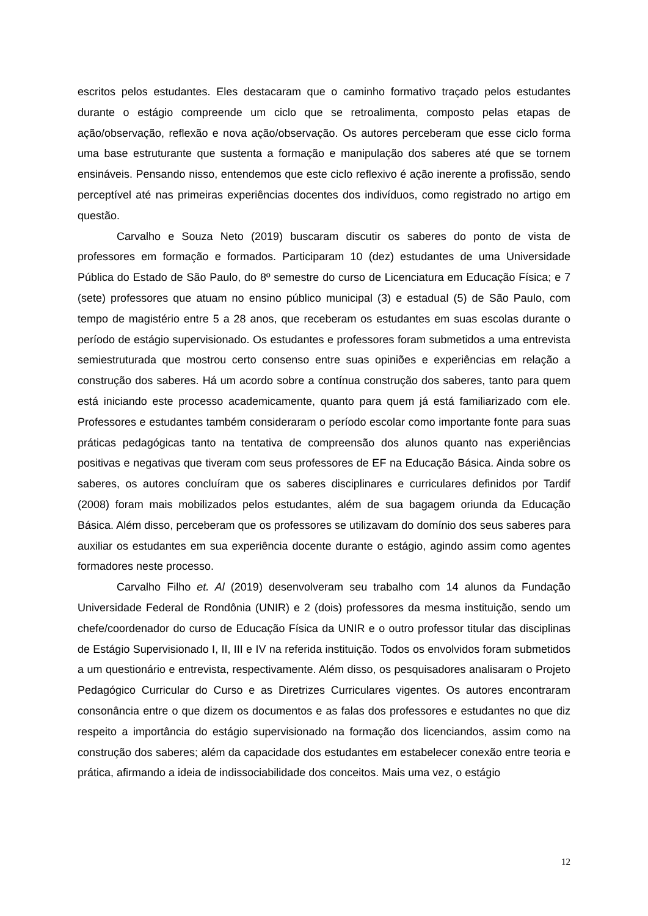escritos pelos estudantes. Eles destacaram que o caminho formativo traçado pelos estudantes durante o estágio compreende um ciclo que se retroalimenta, composto pelas etapas de ação/observação, reflexão e nova ação/observação. Os autores perceberam que esse ciclo forma uma base estruturante que sustenta a formação e manipulação dos saberes até que se tornem ensináveis. Pensando nisso, entendemos que este ciclo reflexivo é ação inerente a profissão, sendo perceptível até nas primeiras experiências docentes dos indivíduos, como registrado no artigo em questão.
Carvalho e Souza Neto (2019) buscaram discutir os saberes do ponto de vista de professores em formação e formados. Participaram 10 (dez) estudantes de uma Universidade Pública do Estado de São Paulo, do 8º semestre do curso de Licenciatura em Educação Física; e 7 (sete) professores que atuam no ensino público municipal (3) e estadual (5) de São Paulo, com tempo de magistério entre 5 a 28 anos, que receberam os estudantes em suas escolas durante o período de estágio supervisionado. Os estudantes e professores foram submetidos a uma entrevista semiestruturada que mostrou certo consenso entre suas opiniões e experiências em relação a construção dos saberes. Há um acordo sobre a contínua construção dos saberes, tanto para quem está iniciando este processo academicamente, quanto para quem já está familiarizado com ele. Professores e estudantes também consideraram o período escolar como importante fonte para suas práticas pedagógicas tanto na tentativa de compreensão dos alunos quanto nas experiências positivas e negativas que tiveram com seus professores de EF na Educação Básica. Ainda sobre os saberes, os autores concluíram que os saberes disciplinares e curriculares definidos por Tardif (2008) foram mais mobilizados pelos estudantes, além de sua bagagem oriunda da Educação Básica. Além disso, perceberam que os professores se utilizavam do domínio dos seus saberes para auxiliar os estudantes em sua experiência docente durante o estágio, agindo assim como agentes formadores neste processo.
Carvalho Filho et. Al (2019) desenvolveram seu trabalho com 14 alunos da Fundação Universidade Federal de Rondônia (UNIR) e 2 (dois) professores da mesma instituição, sendo um chefe/coordenador do curso de Educação Física da UNIR e o outro professor titular das disciplinas de Estágio Supervisionado I, II, III e IV na referida instituição. Todos os envolvidos foram submetidos a um questionário e entrevista, respectivamente. Além disso, os pesquisadores analisaram o Projeto Pedagógico Curricular do Curso e as Diretrizes Curriculares vigentes. Os autores encontraram consonância entre o que dizem os documentos e as falas dos professores e estudantes no que diz respeito a importância do estágio supervisionado na formação dos licenciandos, assim como na construção dos saberes; além da capacidade dos estudantes em estabelecer conexão entre teoria e prática, afirmando a ideia de indissociabilidade dos conceitos. Mais uma vez, o estágio
12